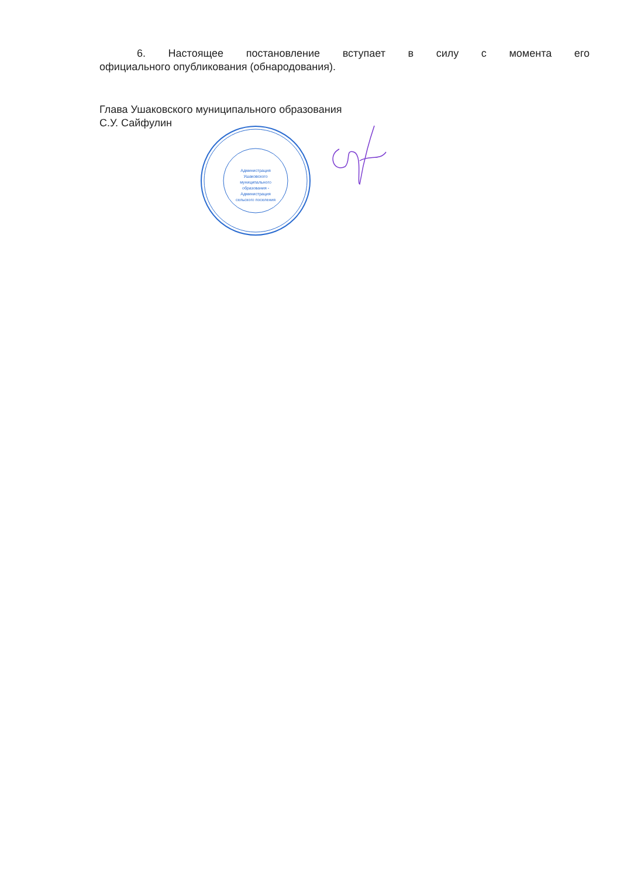6. Настоящее постановление вступает в силу с момента его
официального опубликования (обнародования).
Глава Ушаковского муниципального образования
С.У. Сайфулин
Администрация
Ушаковского
муниципального
образования -
Администрация
сельского поселения